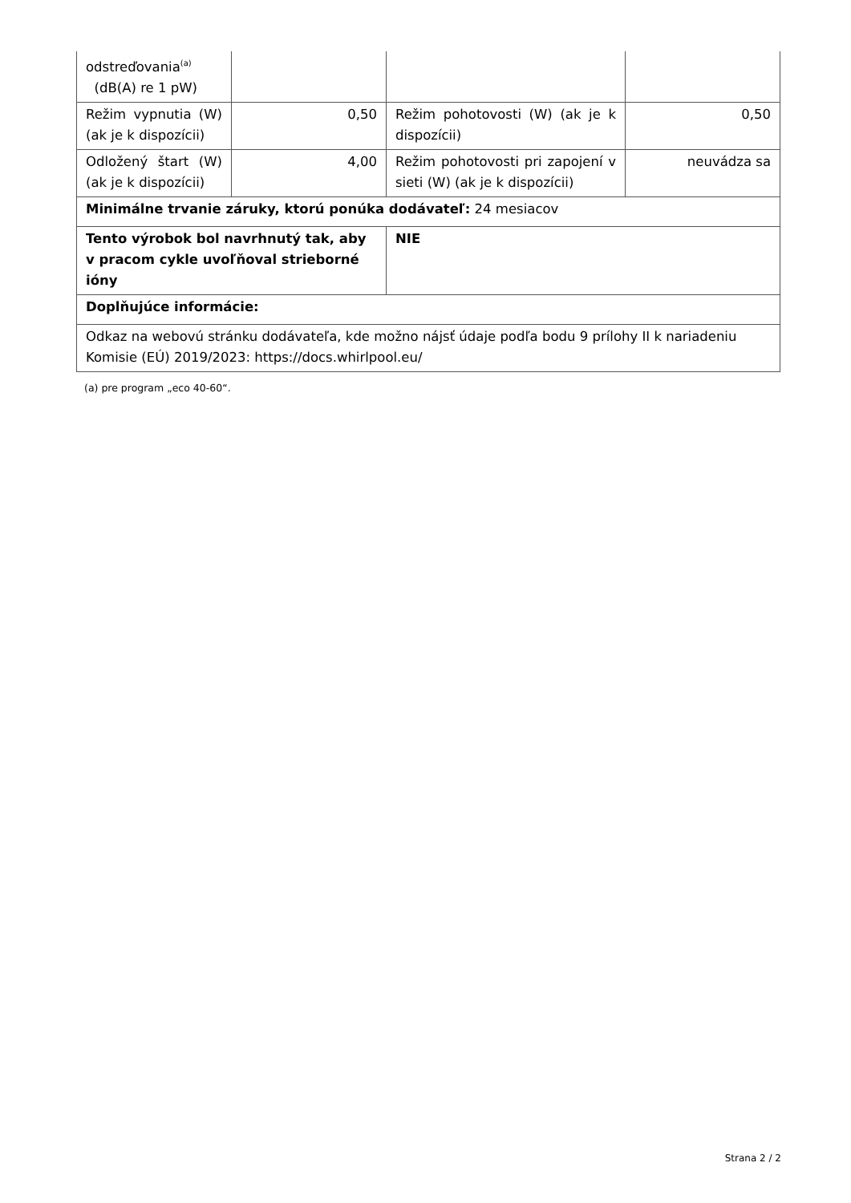| odstreďovania<sup>(a)</sup> (dB(A) re 1 pW) | | | |
| Režim vypnutia (W) (ak je k dispozícii) | 0,50 | Režim pohotovosti (W) (ak je k dispozícii) | 0,50 |
| Odložený štart (W) (ak je k dispozícii) | 4,00 | Režim pohotovosti pri zapojení v sieti (W) (ak je k dispozícii) | neuvádza sa |
| Minimálne trvanie záruky, ktorú ponúka dodávateľ: 24 mesiacov | | | |
| Tento výrobok bol navrhnutý tak, aby v pracom cykle uvoľňoval strieborné ióny | | NIE | |
| Doplňujúce informácie: | | | |
| Odkaz na webovú stránku dodávateľa, kde možno nájsť údaje podľa bodu 9 prílohy II k nariadeniu Komisie (EÚ) 2019/2023: https://docs.whirlpool.eu/ | | | |
(a) pre program „eco 40-60“.
Strana 2 / 2